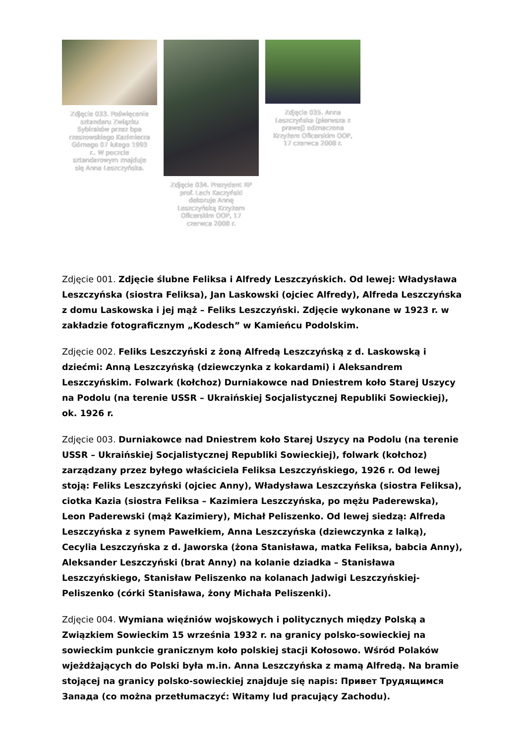Zdjęcie 033. Poświęcenie sztandaru Związku Sybiraków przez bpa rzeszowskiego Kazimierza Górnego 07 lutego 1993 r.. W poczcie sztandarowym znajduje się Anna Leszczyńska.
Zdjęcie 034. Prezydent RP prof. Lech Kaczyński dekoruje Annę Leszczyńską Krzyżem Oficerskim OOP, 17 czerwca 2008 r.
Zdjęcie 035. Anna Leszczyńska (pierwsza z prawej) odznaczona Krzyżem Oficerskim OOP, 17 czerwca 2008 r.
Zdjęcie 001. Zdjęcie ślubne Feliksa i Alfredy Leszczyńskich. Od lewej: Władysława Leszczyńska (siostra Feliksa), Jan Laskowski (ojciec Alfredy), Alfreda Leszczyńska z domu Laskowska i jej mąż – Feliks Leszczyński. Zdjęcie wykonane w 1923 r. w zakładzie fotograficznym „Kodesch” w Kamieńcu Podolskim.
Zdjęcie 002. Feliks Leszczyński z żoną Alfredą Leszczyńską z d. Laskowską i dziećmi: Anną Leszczyńską (dziewczynka z kokardami) i Aleksandrem Leszczyńskim. Folwark (kołchoz) Durniakowce nad Dniestrem koło Starej Uszycy na Podolu (na terenie USSR – Ukraińskiej Socjalistycznej Republiki Sowieckiej), ok. 1926 r.
Zdjęcie 003. Durniakowce nad Dniestrem koło Starej Uszycy na Podolu (na terenie USSR – Ukraińskiej Socjalistycznej Republiki Sowieckiej), folwark (kołchoz) zarządzany przez byłego właściciela Feliksa Leszczyńskiego, 1926 r. Od lewej stoją: Feliks Leszczyński (ojciec Anny), Władysława Leszczyńska (siostra Feliksa), ciotka Kazia (siostra Feliksa – Kazimiera Leszczyńska, po mężu Paderewska), Leon Paderewski (mąż Kazimiery), Michał Peliszenko. Od lewej siedzą: Alfreda Leszczyńska z synem Pawełkiem, Anna Leszczyńska (dziewczynka z lalką), Cecylia Leszczyńska z d. Jaworska (żona Stanisława, matka Feliksa, babcia Anny), Aleksander Leszczyński (brat Anny) na kolanie dziadka – Stanisława Leszczyńskiego, Stanisław Peliszenko na kolanach Jadwigi Leszczyńskiej-Peliszenko (córki Stanisława, żony Michała Peliszenki).
Zdjęcie 004. Wymiana więźniów wojskowych i politycznych między Polską a Związkiem Sowieckim 15 września 1932 r. na granicy polsko-sowieckiej na sowieckim punkcie granicznym koło polskiej stacji Kołosowo. Wśród Polaków wjeżdżających do Polski była m.in. Anna Leszczyńska z mamą Alfredą. Na bramie stojącej na granicy polsko-sowieckiej znajduje się napis: Привет Трудящимся Запада (co można przetłumaczyć: Witamy lud pracujący Zachodu).